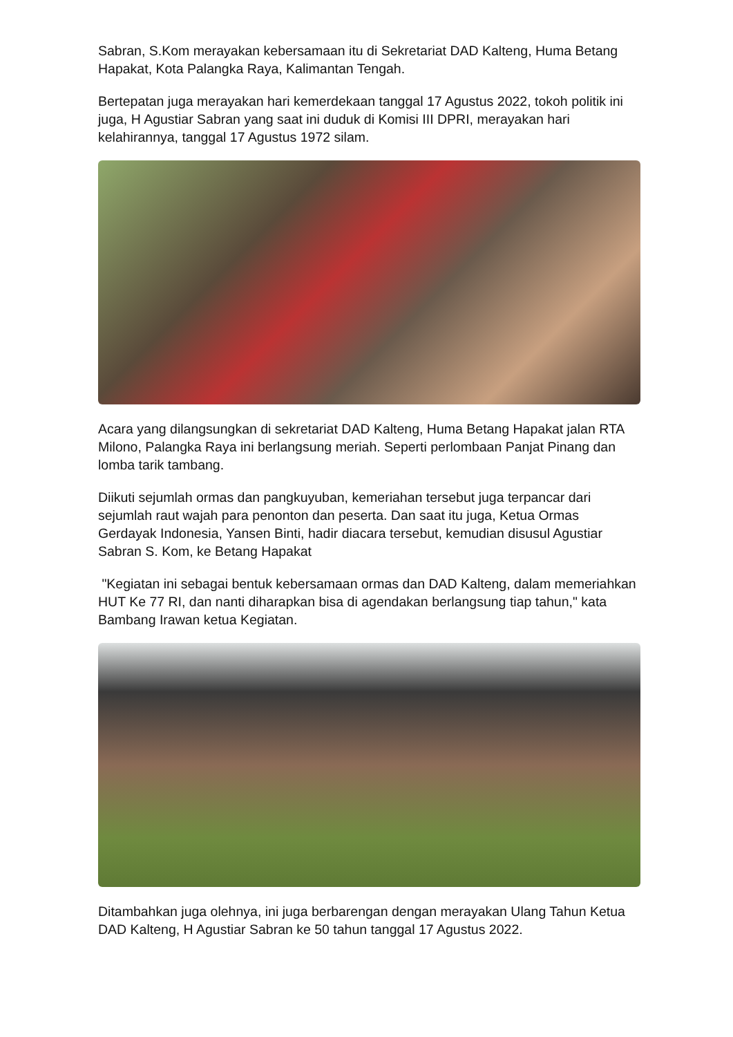Sabran, S.Kom merayakan kebersamaan itu di Sekretariat DAD Kalteng, Huma Betang Hapakat, Kota Palangka Raya, Kalimantan Tengah.
Bertepatan juga merayakan hari kemerdekaan tanggal 17 Agustus 2022, tokoh politik ini juga, H Agustiar Sabran yang saat ini duduk di Komisi III DPRI, merayakan hari kelahirannya, tanggal 17 Agustus 1972 silam.
Acara yang dilangsungkan di sekretariat DAD Kalteng, Huma Betang Hapakat jalan RTA Milono, Palangka Raya ini berlangsung meriah. Seperti perlombaan Panjat Pinang dan lomba tarik tambang.
Diikuti sejumlah ormas dan pangkuyuban, kemeriahan tersebut juga terpancar dari sejumlah raut wajah para penonton dan peserta. Dan saat itu juga, Ketua Ormas Gerdayak Indonesia, Yansen Binti, hadir diacara tersebut, kemudian disusul Agustiar Sabran S. Kom, ke Betang Hapakat
"Kegiatan ini sebagai bentuk kebersamaan ormas dan DAD Kalteng, dalam memeriahkan HUT Ke 77 RI, dan nanti diharapkan bisa di agendakan berlangsung tiap tahun," kata Bambang Irawan ketua Kegiatan.
Ditambahkan juga olehnya, ini juga berbarengan dengan merayakan Ulang Tahun Ketua DAD Kalteng, H Agustiar Sabran ke 50 tahun tanggal 17 Agustus 2022.